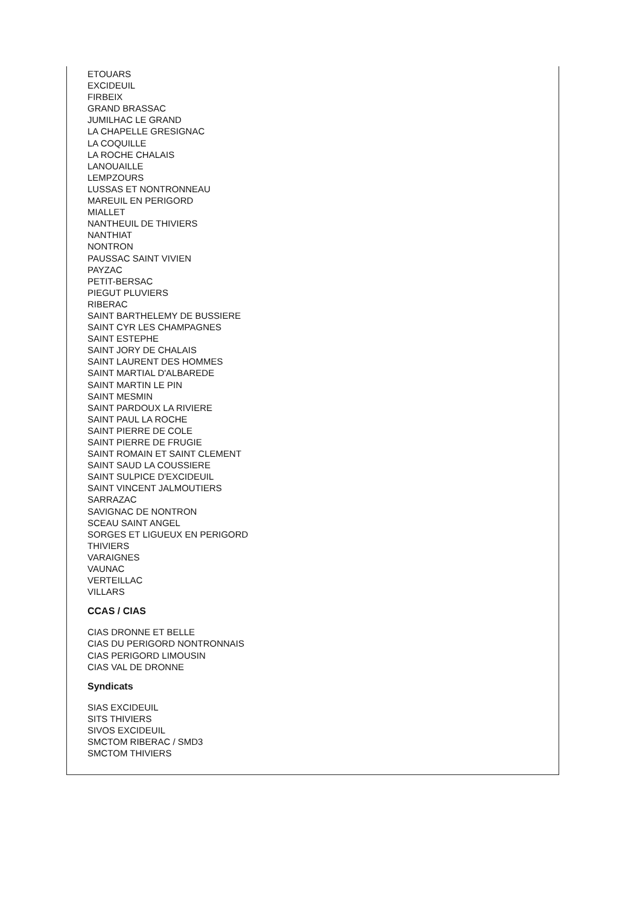ETOUARS
EXCIDEUIL
FIRBEIX
GRAND BRASSAC
JUMILHAC LE GRAND
LA CHAPELLE GRESIGNAC
LA COQUILLE
LA ROCHE CHALAIS
LANOUAILLE
LEMPZOURS
LUSSAS ET NONTRONNEAU
MAREUIL EN PERIGORD
MIALLET
NANTHEUIL DE THIVIERS
NANTHIAT
NONTRON
PAUSSAC SAINT VIVIEN
PAYZAC
PETIT-BERSAC
PIEGUT PLUVIERS
RIBERAC
SAINT BARTHELEMY DE BUSSIERE
SAINT CYR LES CHAMPAGNES
SAINT ESTEPHE
SAINT JORY DE CHALAIS
SAINT LAURENT DES HOMMES
SAINT MARTIAL D'ALBAREDE
SAINT MARTIN LE PIN
SAINT MESMIN
SAINT PARDOUX LA RIVIERE
SAINT PAUL LA ROCHE
SAINT PIERRE DE COLE
SAINT PIERRE DE FRUGIE
SAINT ROMAIN ET SAINT CLEMENT
SAINT SAUD LA COUSSIERE
SAINT SULPICE D'EXCIDEUIL
SAINT VINCENT JALMOUTIERS
SARRAZAC
SAVIGNAC DE NONTRON
SCEAU SAINT ANGEL
SORGES ET LIGUEUX EN PERIGORD
THIVIERS
VARAIGNES
VAUNAC
VERTEILLAC
VILLARS
CCAS / CIAS
CIAS DRONNE ET BELLE
CIAS DU PERIGORD NONTRONNAIS
CIAS PERIGORD LIMOUSIN
CIAS VAL DE DRONNE
Syndicats
SIAS EXCIDEUIL
SITS THIVIERS
SIVOS EXCIDEUIL
SMCTOM RIBERAC / SMD3
SMCTOM THIVIERS